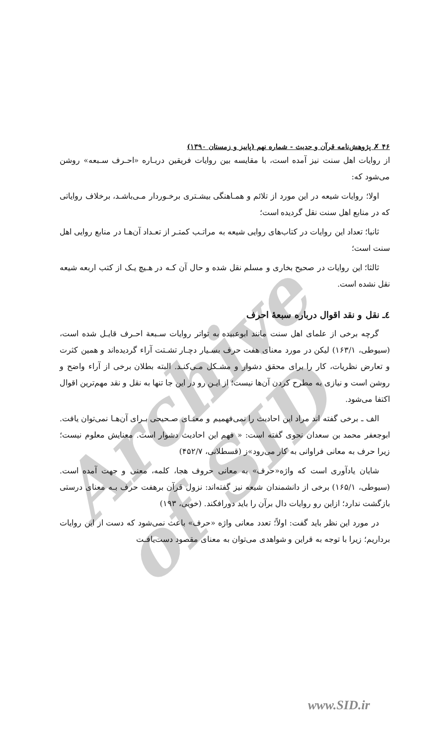Archive of SID
۴۶ ✗ پژوهش‌نامه قرآن و حدیث - شماره نهم (پاییز و زمستان ۱۳۹۰)
از روایات اهل سنت نیز آمده است، با مقایسه بین روایات فریقین دربـاره «احـرف سـبعه» روشن می‌شود که:
اولا؛ روایات شیعه در این مورد از تلائم و همـاهنگی بیشـتری برخـوردار مـی‌باشـد، برخلاف روایاتی که در منابع اهل سنت نقل گردیده است؛
ثانیا؛ تعداد این روایات در کتاب‌های روایی شیعه به مراتـب کمتـر از تعـداد آن‌هـا در منابع روایی اهل سنت است؛
ثالثا؛ این روایات در صحیح بخاری و مسلم نقل شده و حال آن کـه در هـیچ یـک از کتب اربعه شیعه نقل نشده است.
٤ـ نقل و نقد اقوال درباره سبعهٔ احرف
گرچه برخی از علمای اهل سنت مانند ابوعبیده به تواتر روایات سـبعة احـرف قایـل شده است، (سیوطی، ۱۶۳/۱) لیکن در مورد معنای هفت حرف بسـیار دچـار تشـتت آراء گردیده‌اند و همین کثرت و تعارض نظریات، کار را برای محقق دشوار و مشـکل مـی‌کنـد. البته بطلان برخی از آراء واضح و روشن است و نیازی به مطرح کردن آن‌ها نیست؛ از ایـن رو در این جا تنها به نقل و نقد مهم‌ترین اقوال اکتفا می‌شود.
الف ـ برخی گفته اند مراد این احادیث را نمی‌فهمیم و معنـای صـحیحی بـرای آن‌هـا نمی‌توان یافت. ابوجعفر محمد بن سعدان نحوی گفته است: « فهم این احادیث دشوار است. معنایش معلوم نیست؛ زیرا حرف به معانی فراوانی به کار می‌رود»ز (قسطلانی، ۴۵۲/۷)
شایان یادآوری است که واژه«حرف» به معانی حروف هجا، کلمه، معنی و جهت آمده است. (سیوطی، ۱۶۵/۱) برخی از دانشمندان شیعه نیز گفته‌اند: نزول قرآن برهفت حرف بـه معنای درستی بازگشت ندارد؛ ازاین رو روایات دال برآن را باید دورافکند. (خویی، ۱۹۳)
در مورد این نظر باید گفت: اولاً؛ تعدد معانی واژه «حرف» باعث نمی‌شود که دست از این روایات برداریم؛ زیرا با توجه به قراین و شواهدی می‌توان به معنای مقصود دست‌یافـت
www.SID.ir